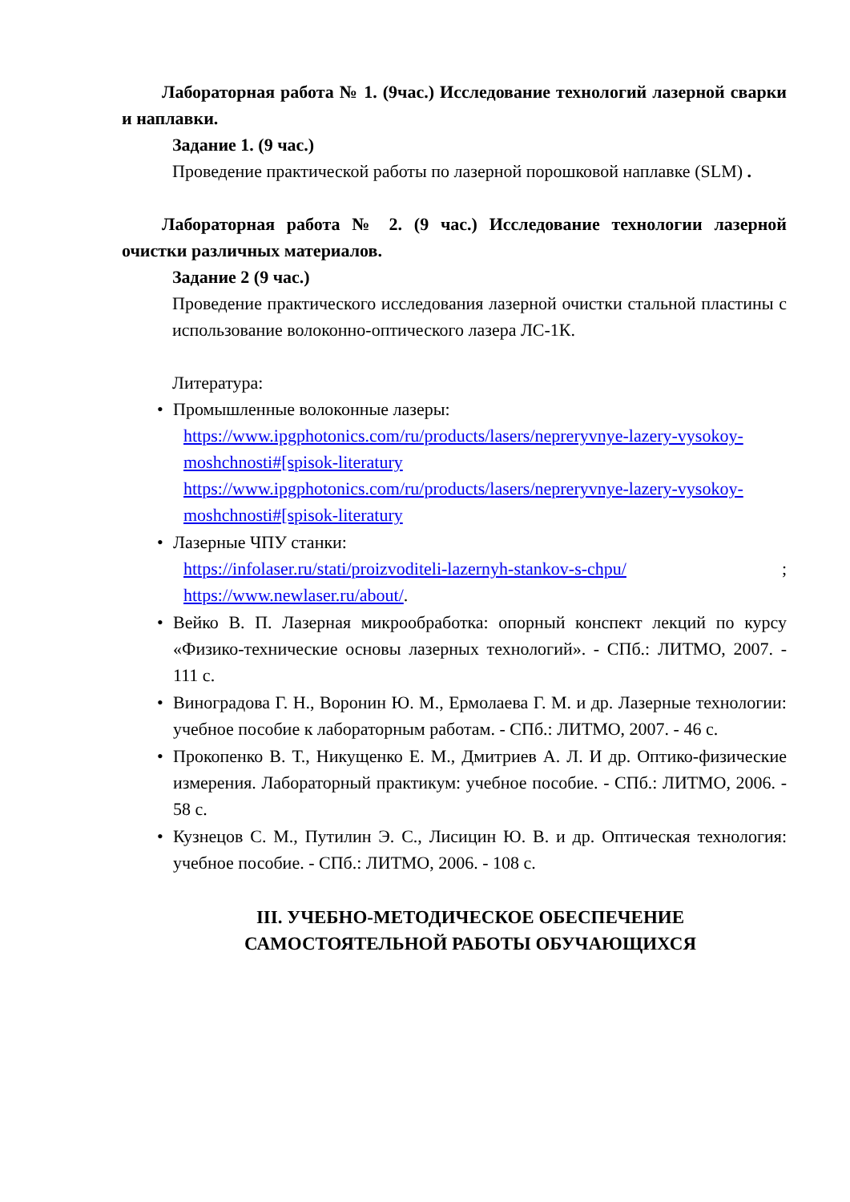Лабораторная работа № 1. (9час.) Исследование технологий лазерной сварки и наплавки.
Задание 1. (9 час.)
Проведение практической работы по лазерной порошковой наплавке (SLM) .
Лабораторная работа № 2. (9 час.) Исследование технологии лазерной очистки различных материалов.
Задание 2 (9 час.)
Проведение практического исследования лазерной очистки стальной пластины с использование волоконно-оптического лазера ЛС-1К.
Литература:
• Промышленные волоконные лазеры:
https://www.ipgphotonics.com/ru/products/lasers/nepreryvnye-lazery-vysokoy-moshchnosti#[spisok-literatury https://www.ipgphotonics.com/ru/products/lasers/nepreryvnye-lazery-vysokoy-moshchnosti#[spisok-literatury
• Лазерные ЧПУ станки:
https://infolaser.ru/stati/proizvoditeli-lazernyh-stankov-s-chpu/ ; https://www.newlaser.ru/about/.
• Вейко В. П. Лазерная микрообработка: опорный конспект лекций по курсу «Физико-технические основы лазерных технологий». - СПб.: ЛИТМО, 2007. - 111 с.
• Виноградова Г. Н., Воронин Ю. М., Ермолаева Г. М. и др. Лазерные технологии: учебное пособие к лабораторным работам. - СПб.: ЛИТМО, 2007. - 46 с.
• Прокопенко В. Т., Никущенко Е. М., Дмитриев А. Л. И др. Оптико-физические измерения. Лабораторный практикум: учебное пособие. - СПб.: ЛИТМО, 2006. - 58 с.
• Кузнецов С. М., Путилин Э. С., Лисицин Ю. В. и др. Оптическая технология: учебное пособие. - СПб.: ЛИТМО, 2006. - 108 с.
III. УЧЕБНО-МЕТОДИЧЕСКОЕ ОБЕСПЕЧЕНИЕ САМОСТОЯТЕЛЬНОЙ РАБОТЫ ОБУЧАЮЩИХСЯ